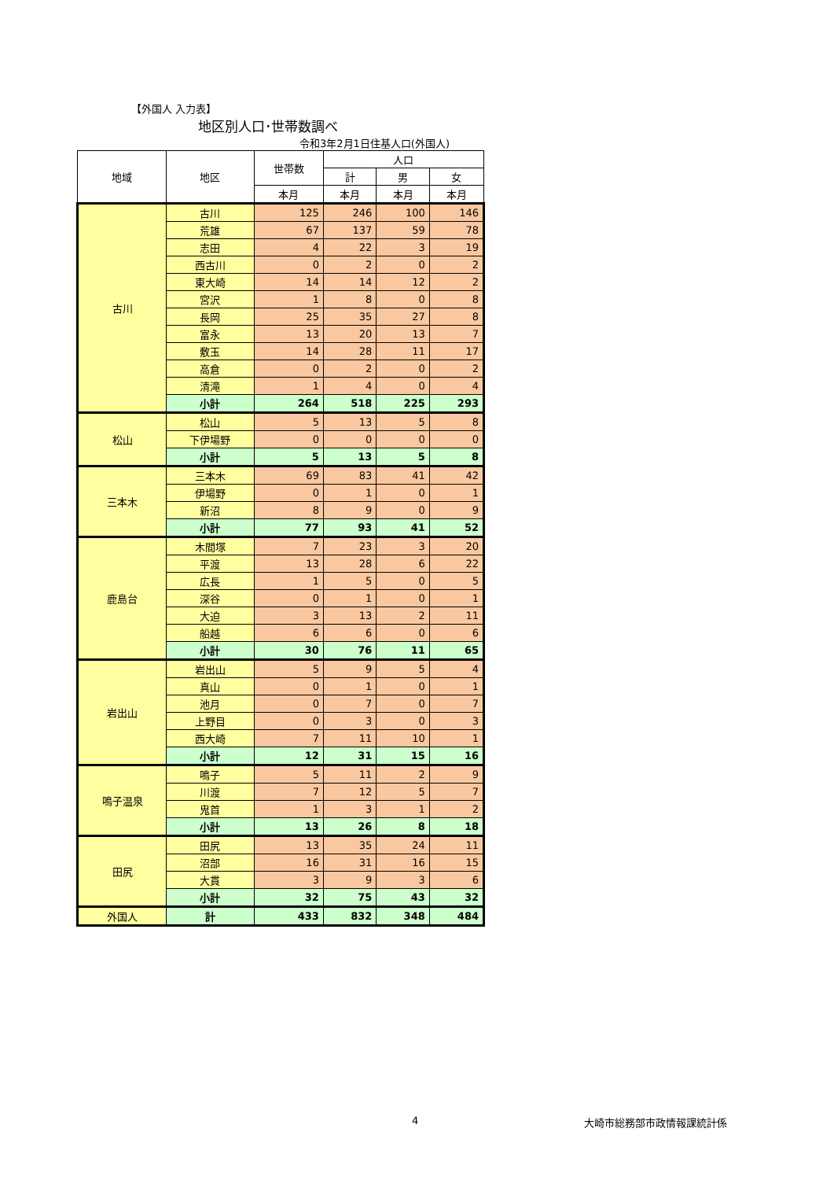【外国人 入力表】
地区別人口･世帯数調べ
令和3年2月1日住基人口(外国人)
| 地域 | 地区 | 世帯数 | 人口 | | |
| --- | --- | --- | --- | --- | --- |
| | | | 計 | 男 | 女 |
| | | 本月 | 本月 | 本月 | 本月 |
| 古川 | 古川 | 125 | 246 | 100 | 146 |
| | 荒雄 | 67 | 137 | 59 | 78 |
| | 志田 | 4 | 22 | 3 | 19 |
| | 西古川 | 0 | 2 | 0 | 2 |
| | 東大崎 | 14 | 14 | 12 | 2 |
| | 宮沢 | 1 | 8 | 0 | 8 |
| | 長岡 | 25 | 35 | 27 | 8 |
| | 富永 | 13 | 20 | 13 | 7 |
| | 敷玉 | 14 | 28 | 11 | 17 |
| | 高倉 | 0 | 2 | 0 | 2 |
| | 清滝 | 1 | 4 | 0 | 4 |
| | 小計 | 264 | 518 | 225 | 293 |
| 松山 | 松山 | 5 | 13 | 5 | 8 |
| | 下伊場野 | 0 | 0 | 0 | 0 |
| | 小計 | 5 | 13 | 5 | 8 |
| 三本木 | 三本木 | 69 | 83 | 41 | 42 |
| | 伊場野 | 0 | 1 | 0 | 1 |
| | 新沼 | 8 | 9 | 0 | 9 |
| | 小計 | 77 | 93 | 41 | 52 |
| 鹿島台 | 木間塚 | 7 | 23 | 3 | 20 |
| | 平渡 | 13 | 28 | 6 | 22 |
| | 広長 | 1 | 5 | 0 | 5 |
| | 深谷 | 0 | 1 | 0 | 1 |
| | 大迫 | 3 | 13 | 2 | 11 |
| | 船越 | 6 | 6 | 0 | 6 |
| | 小計 | 30 | 76 | 11 | 65 |
| 岩出山 | 岩出山 | 5 | 9 | 5 | 4 |
| | 真山 | 0 | 1 | 0 | 1 |
| | 池月 | 0 | 7 | 0 | 7 |
| | 上野目 | 0 | 3 | 0 | 3 |
| | 西大崎 | 7 | 11 | 10 | 1 |
| | 小計 | 12 | 31 | 15 | 16 |
| 鳴子温泉 | 鳴子 | 5 | 11 | 2 | 9 |
| | 川渡 | 7 | 12 | 5 | 7 |
| | 鬼首 | 1 | 3 | 1 | 2 |
| | 小計 | 13 | 26 | 8 | 18 |
| 田尻 | 田尻 | 13 | 35 | 24 | 11 |
| | 沼部 | 16 | 31 | 16 | 15 |
| | 大貫 | 3 | 9 | 3 | 6 |
| | 小計 | 32 | 75 | 43 | 32 |
| 外国人 | 計 | 433 | 832 | 348 | 484 |
4 大崎市総務部市政情報課統計係